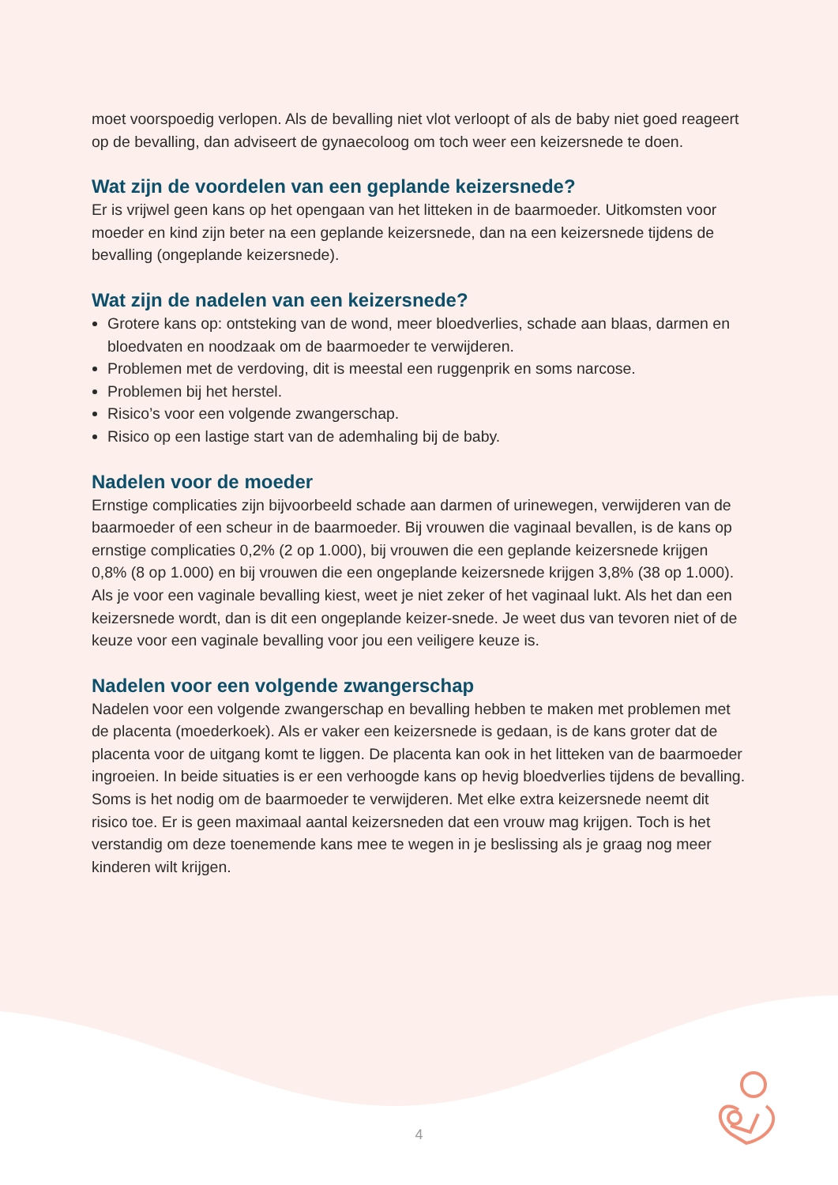moet voorspoedig verlopen. Als de bevalling niet vlot verloopt of als de baby niet goed reageert op de bevalling, dan adviseert de gynaecoloog om toch weer een keizersnede te doen.
Wat zijn de voordelen van een geplande keizersnede?
Er is vrijwel geen kans op het opengaan van het litteken in de baarmoeder. Uitkomsten voor moeder en kind zijn beter na een geplande keizersnede, dan na een keizersnede tijdens de bevalling (ongeplande keizersnede).
Wat zijn de nadelen van een keizersnede?
Grotere kans op: ontsteking van de wond, meer bloedverlies, schade aan blaas, darmen en bloedvaten en noodzaak om de baarmoeder te verwijderen.
Problemen met de verdoving, dit is meestal een ruggenprik en soms narcose.
Problemen bij het herstel.
Risico’s voor een volgende zwangerschap.
Risico op een lastige start van de ademhaling bij de baby.
Nadelen voor de moeder
Ernstige complicaties zijn bijvoorbeeld schade aan darmen of urinewegen, verwijderen van de baarmoeder of een scheur in de baarmoeder. Bij vrouwen die vaginaal bevallen, is de kans op ernstige complicaties 0,2% (2 op 1.000), bij vrouwen die een geplande keizersnede krijgen 0,8% (8 op 1.000) en bij vrouwen die een ongeplande keizersnede krijgen 3,8% (38 op 1.000). Als je voor een vaginale bevalling kiest, weet je niet zeker of het vaginaal lukt. Als het dan een keizersnede wordt, dan is dit een ongeplande keizer-snede. Je weet dus van tevoren niet of de keuze voor een vaginale bevalling voor jou een veiligere keuze is.
Nadelen voor een volgende zwangerschap
Nadelen voor een volgende zwangerschap en bevalling hebben te maken met problemen met de placenta (moederkoek). Als er vaker een keizersnede is gedaan, is de kans groter dat de placenta voor de uitgang komt te liggen. De placenta kan ook in het litteken van de baarmoeder ingroeien. In beide situaties is er een verhoogde kans op hevig bloedverlies tijdens de bevalling. Soms is het nodig om de baarmoeder te verwijderen. Met elke extra keizersnede neemt dit risico toe. Er is geen maximaal aantal keizersneden dat een vrouw mag krijgen. Toch is het verstandig om deze toenemende kans mee te wegen in je beslissing als je graag nog meer kinderen wilt krijgen.
4